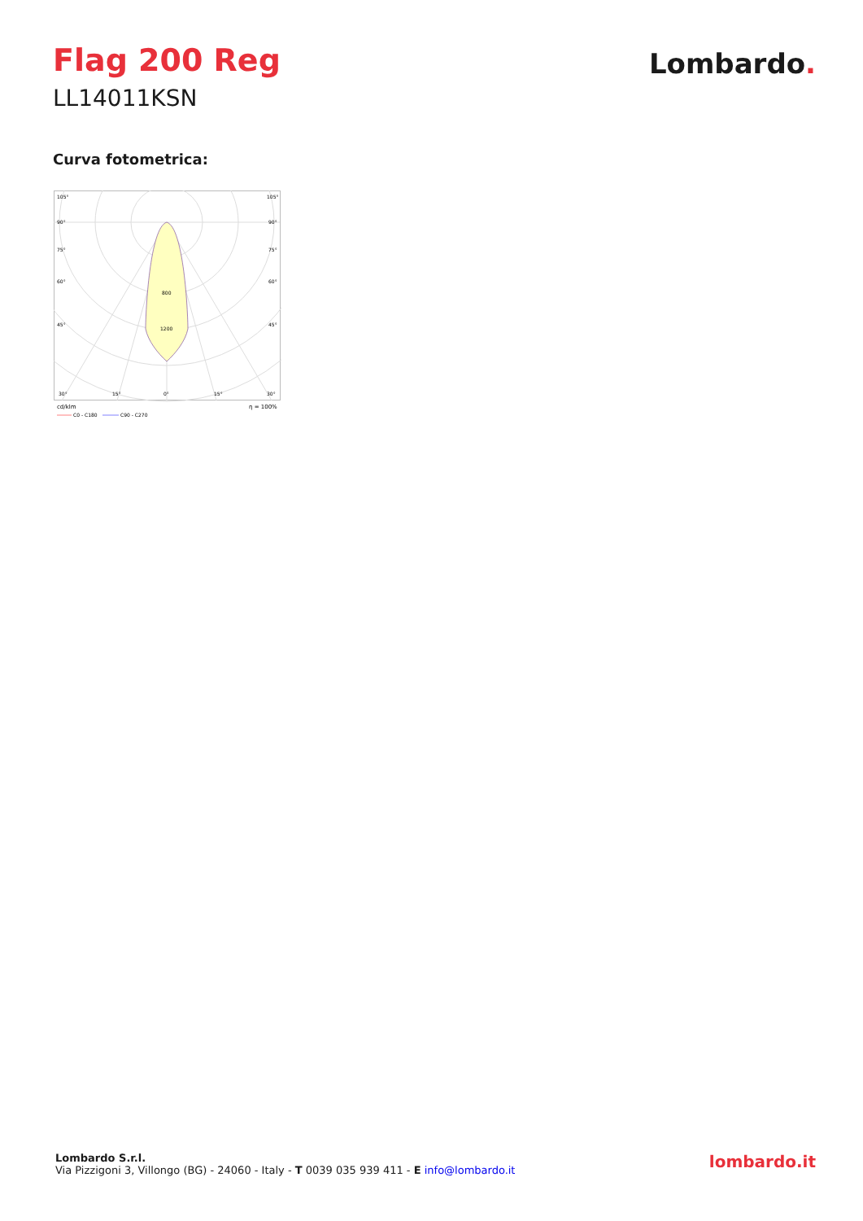Flag 200 Reg
LL14011KSN
Lombardo.
Curva fotometrica:
105°
105°
90°
90°
75°
75°
60°
60°
45°
45°
800
1200
30°
15°
0°
15°
30°
cd/klm
η = 100%
C0 - C180
C90 - C270
Lombardo S.r.l.
Via Pizzigoni 3, Villongo (BG) - 24060 - Italy - T 0039 035 939 411 - E info@lombardo.it
lombardo.it